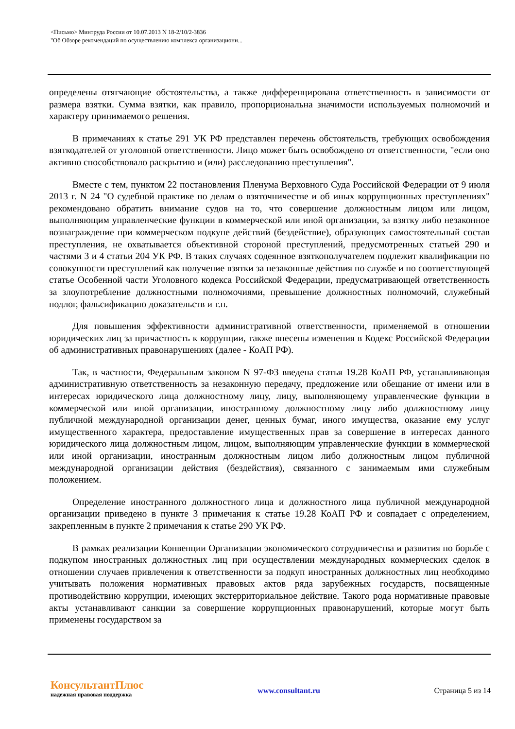<Письмо> Минтруда России от 10.07.2013 N 18-2/10/2-3836
"Об Обзоре рекомендаций по осуществлению комплекса организационн...
определены отягчающие обстоятельства, а также дифференцирована ответственность в зависимости от размера взятки. Сумма взятки, как правило, пропорциональна значимости используемых полномочий и характеру принимаемого решения.
В примечаниях к статье 291 УК РФ представлен перечень обстоятельств, требующих освобождения взяткодателей от уголовной ответственности. Лицо может быть освобождено от ответственности, "если оно активно способствовало раскрытию и (или) расследованию преступления".
Вместе с тем, пунктом 22 постановления Пленума Верховного Суда Российской Федерации от 9 июля 2013 г. N 24 "О судебной практике по делам о взяточничестве и об иных коррупционных преступлениях" рекомендовано обратить внимание судов на то, что совершение должностным лицом или лицом, выполняющим управленческие функции в коммерческой или иной организации, за взятку либо незаконное вознаграждение при коммерческом подкупе действий (бездействие), образующих самостоятельный состав преступления, не охватывается объективной стороной преступлений, предусмотренных статьей 290 и частями 3 и 4 статьи 204 УК РФ. В таких случаях содеянное взяткополучателем подлежит квалификации по совокупности преступлений как получение взятки за незаконные действия по службе и по соответствующей статье Особенной части Уголовного кодекса Российской Федерации, предусматривающей ответственность за злоупотребление должностными полномочиями, превышение должностных полномочий, служебный подлог, фальсификацию доказательств и т.п.
Для повышения эффективности административной ответственности, применяемой в отношении юридических лиц за причастность к коррупции, также внесены изменения в Кодекс Российской Федерации об административных правонарушениях (далее - КоАП РФ).
Так, в частности, Федеральным законом N 97-ФЗ введена статья 19.28 КоАП РФ, устанавливающая административную ответственность за незаконную передачу, предложение или обещание от имени или в интересах юридического лица должностному лицу, лицу, выполняющему управленческие функции в коммерческой или иной организации, иностранному должностному лицу либо должностному лицу публичной международной организации денег, ценных бумаг, иного имущества, оказание ему услуг имущественного характера, предоставление имущественных прав за совершение в интересах данного юридического лица должностным лицом, лицом, выполняющим управленческие функции в коммерческой или иной организации, иностранным должностным лицом либо должностным лицом публичной международной организации действия (бездействия), связанного с занимаемым ими служебным положением.
Определение иностранного должностного лица и должностного лица публичной международной организации приведено в пункте 3 примечания к статье 19.28 КоАП РФ и совпадает с определением, закрепленным в пункте 2 примечания к статье 290 УК РФ.
В рамках реализации Конвенции Организации экономического сотрудничества и развития по борьбе с подкупом иностранных должностных лиц при осуществлении международных коммерческих сделок в отношении случаев привлечения к ответственности за подкуп иностранных должностных лиц необходимо учитывать положения нормативных правовых актов ряда зарубежных государств, посвященные противодействию коррупции, имеющих экстерриториальное действие. Такого рода нормативные правовые акты устанавливают санкции за совершение коррупционных правонарушений, которые могут быть применены государством за
КонсультантПлюс
надежная правовая поддержка
www.consultant.ru Страница 5 из 14